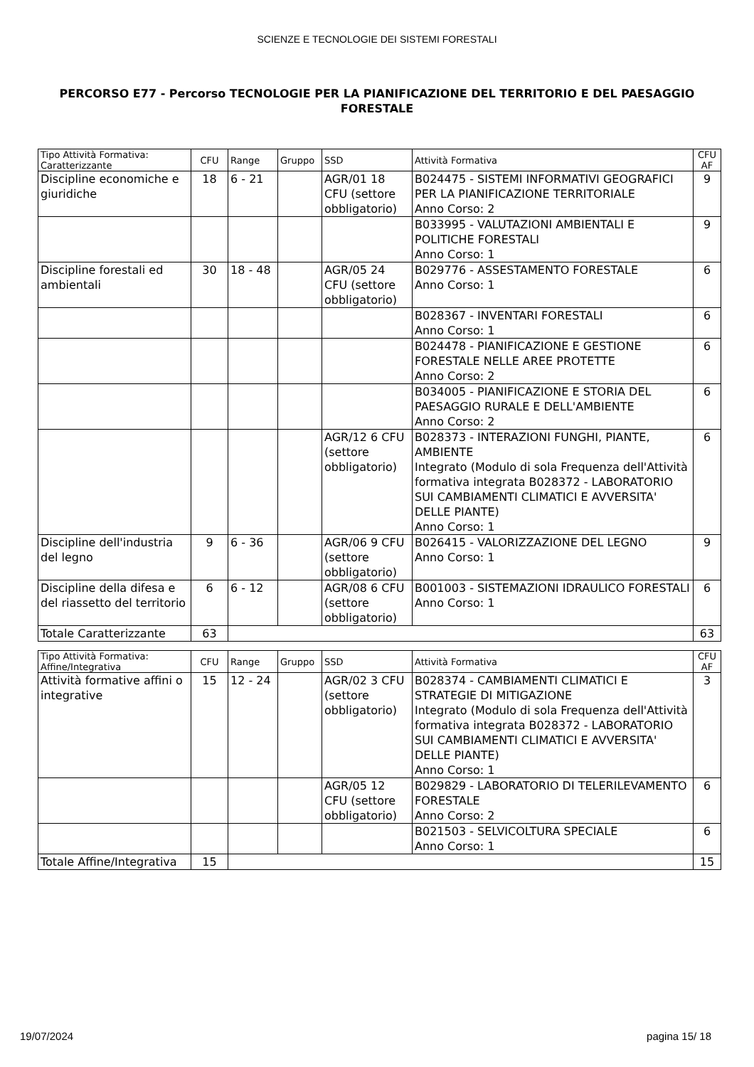SCIENZE E TECNOLOGIE DEI SISTEMI FORESTALI
PERCORSO E77 - Percorso TECNOLOGIE PER LA PIANIFICAZIONE DEL TERRITORIO E DEL PAESAGGIO FORESTALE
| Tipo Attività Formativa: Caratterizzante | CFU | Range | Gruppo | SSD | Attività Formativa | CFU AF |
| --- | --- | --- | --- | --- | --- | --- |
| Discipline economiche e giuridiche | 18 | 6 - 21 | | AGR/01 18 CFU (settore obbligatorio) | B024475 - SISTEMI INFORMATIVI GEOGRAFICI PER LA PIANIFICAZIONE TERRITORIALE Anno Corso: 2 | 9 |
| | | | | | B033995 - VALUTAZIONI AMBIENTALI E POLITICHE FORESTALI Anno Corso: 1 | 9 |
| Discipline forestali ed ambientali | 30 | 18 - 48 | | AGR/05 24 CFU (settore obbligatorio) | B029776 - ASSESTAMENTO FORESTALE Anno Corso: 1 | 6 |
| | | | | | B028367 - INVENTARI FORESTALI Anno Corso: 1 | 6 |
| | | | | | B024478 - PIANIFICAZIONE E GESTIONE FORESTALE NELLE AREE PROTETTE Anno Corso: 2 | 6 |
| | | | | | B034005 - PIANIFICAZIONE E STORIA DEL PAESAGGIO RURALE E DELL'AMBIENTE Anno Corso: 2 | 6 |
| | | | | AGR/12 6 CFU (settore obbligatorio) | B028373 - INTERAZIONI FUNGHI, PIANTE, AMBIENTE Integrato (Modulo di sola Frequenza dell'Attività formativa integrata B028372 - LABORATORIO SUI CAMBIAMENTI CLIMATICI E AVVERSITA' DELLE PIANTE) Anno Corso: 1 | 6 |
| Discipline dell'industria del legno | 9 | 6 - 36 | | AGR/06 9 CFU (settore obbligatorio) | B026415 - VALORIZZAZIONE DEL LEGNO Anno Corso: 1 | 9 |
| Discipline della difesa e del riassetto del territorio | 6 | 6 - 12 | | AGR/08 6 CFU (settore obbligatorio) | B001003 - SISTEMAZIONI IDRAULICO FORESTALI Anno Corso: 1 | 6 |
| Totale Caratterizzante | 63 | | | | | 63 |
| Tipo Attività Formativa: Affine/Integrativa | CFU | Range | Gruppo | SSD | Attività Formativa | CFU AF |
| --- | --- | --- | --- | --- | --- | --- |
| Attività formative affini o integrative | 15 | 12 - 24 | | AGR/02 3 CFU (settore obbligatorio) | B028374 - CAMBIAMENTI CLIMATICI E STRATEGIE DI MITIGAZIONE Integrato (Modulo di sola Frequenza dell'Attività formativa integrata B028372 - LABORATORIO SUI CAMBIAMENTI CLIMATICI E AVVERSITA' DELLE PIANTE) Anno Corso: 1 | 3 |
| | | | | AGR/05 12 CFU (settore obbligatorio) | B029829 - LABORATORIO DI TELERILEVAMENTO FORESTALE Anno Corso: 2 | 6 |
| | | | | | B021503 - SELVICOLTURA SPECIALE Anno Corso: 1 | 6 |
| Totale Affine/Integrativa | 15 | | | | | 15 |
19/07/2024 pagina 15/ 18